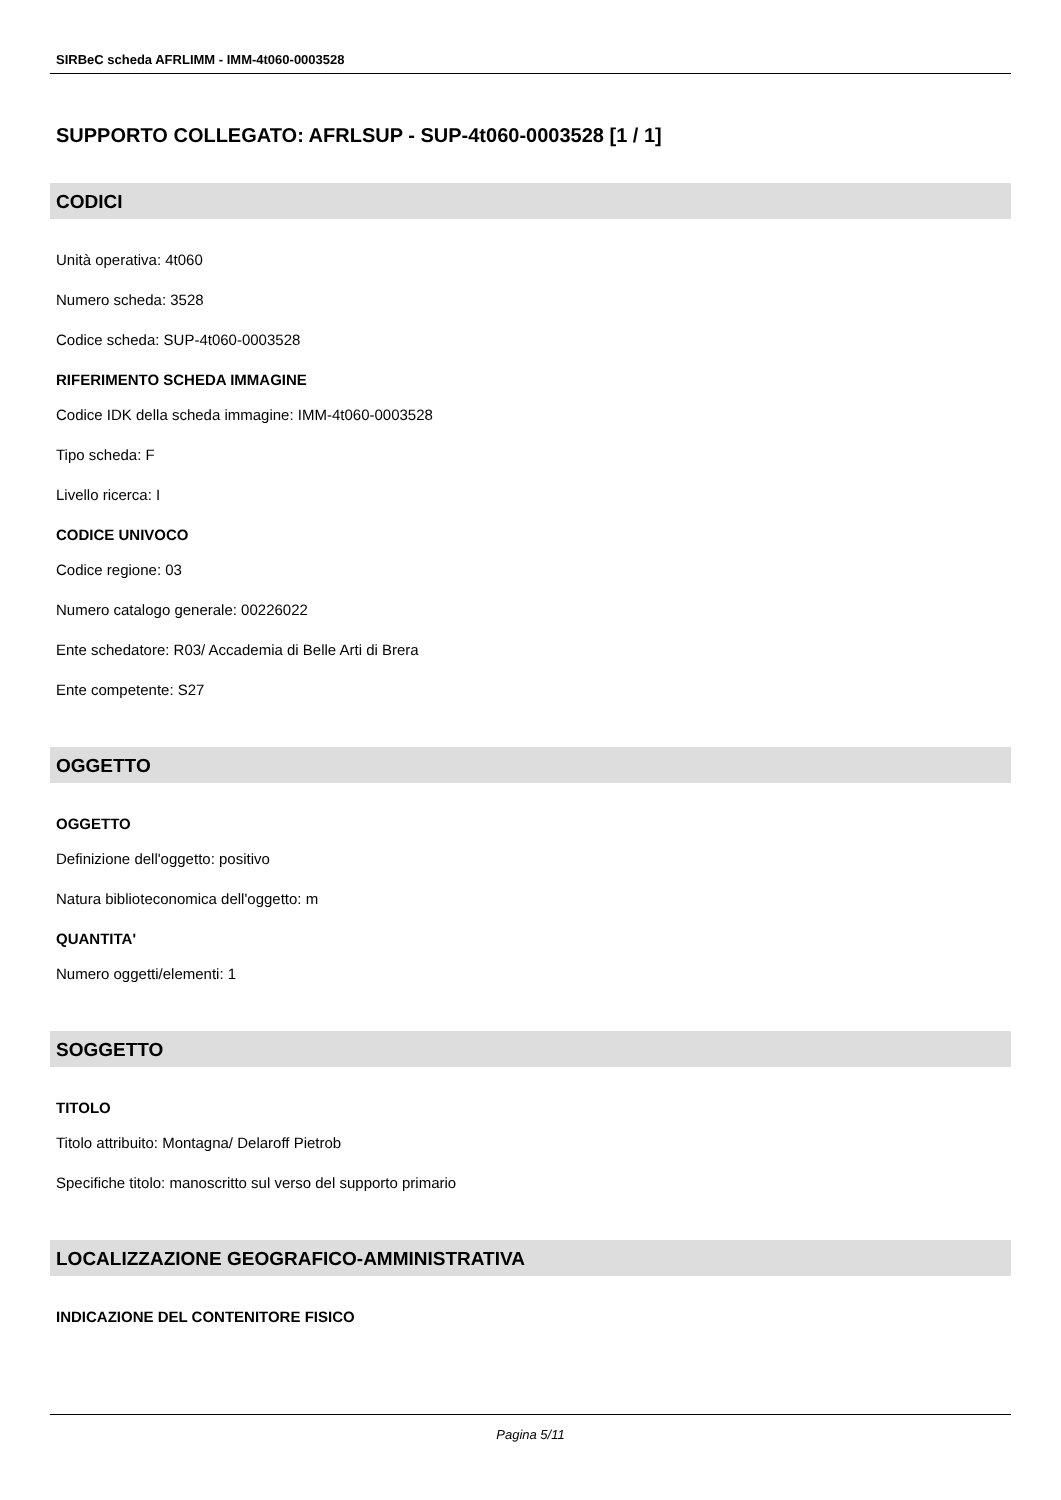SIRBeC scheda AFRLIMM - IMM-4t060-0003528
SUPPORTO COLLEGATO: AFRLSUP - SUP-4t060-0003528 [1 / 1]
CODICI
Unità operativa: 4t060
Numero scheda: 3528
Codice scheda: SUP-4t060-0003528
RIFERIMENTO SCHEDA IMMAGINE
Codice IDK della scheda immagine: IMM-4t060-0003528
Tipo scheda: F
Livello ricerca: I
CODICE UNIVOCO
Codice regione: 03
Numero catalogo generale: 00226022
Ente schedatore: R03/ Accademia di Belle Arti di Brera
Ente competente: S27
OGGETTO
OGGETTO
Definizione dell'oggetto: positivo
Natura biblioteconomica dell'oggetto: m
QUANTITA'
Numero oggetti/elementi: 1
SOGGETTO
TITOLO
Titolo attribuito: Montagna/ Delaroff Pietrob
Specifiche titolo: manoscritto sul verso del supporto primario
LOCALIZZAZIONE GEOGRAFICO-AMMINISTRATIVA
INDICAZIONE DEL CONTENITORE FISICO
Pagina 5/11